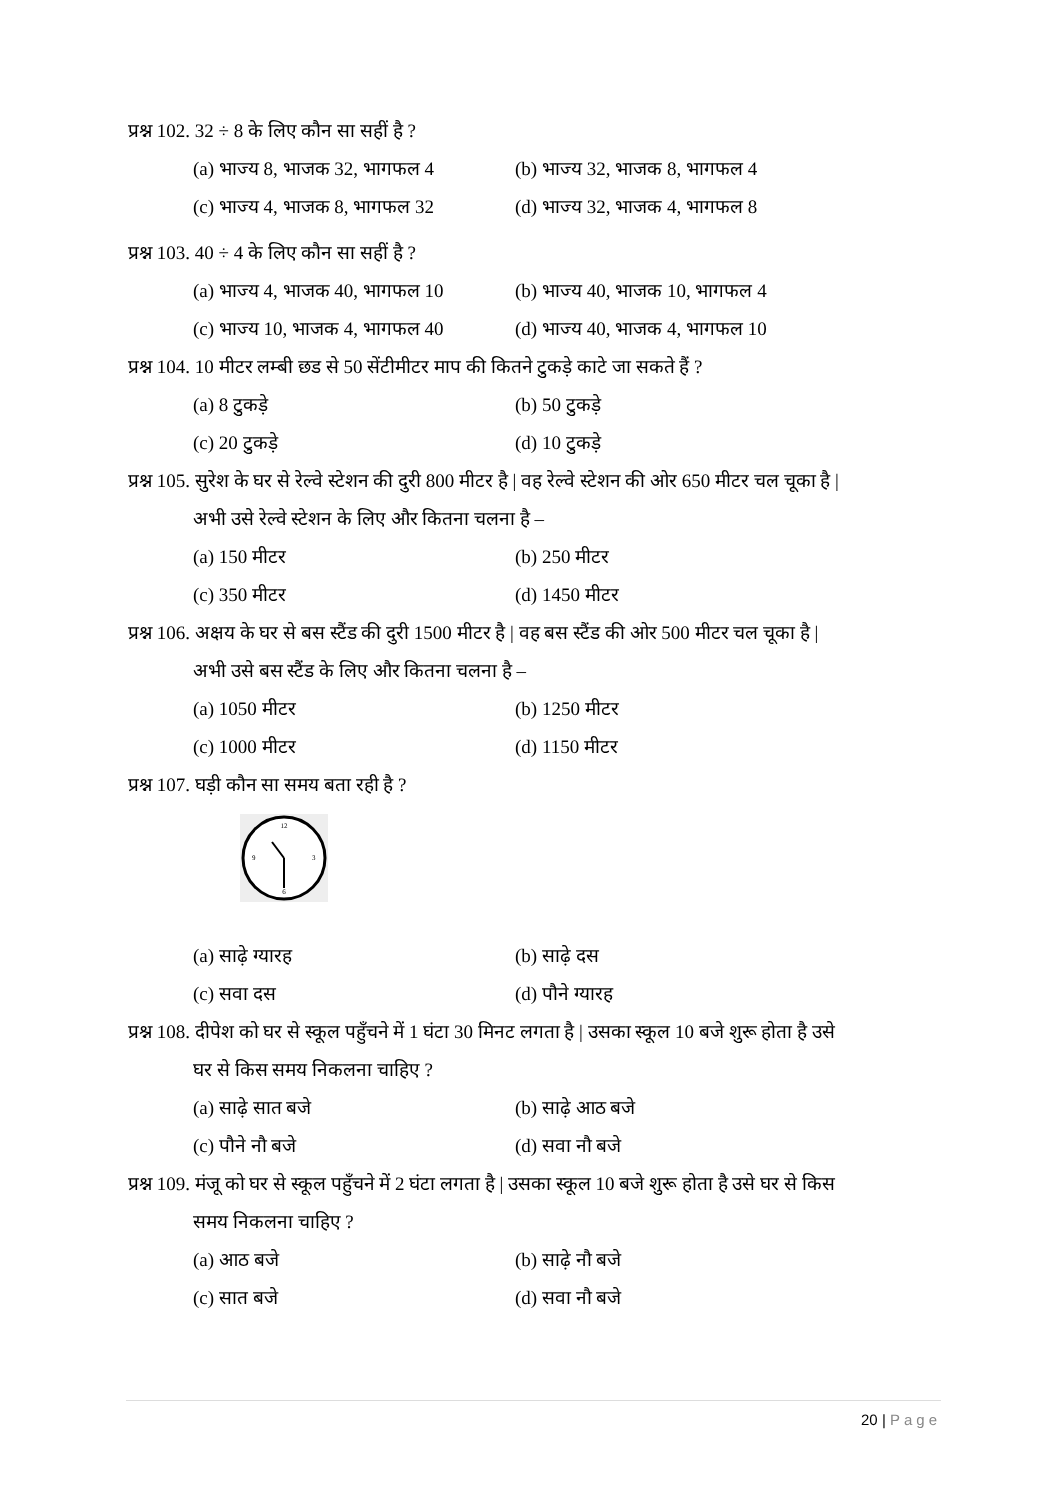प्रश्न 102. 32 ÷ 8 के लिए कौन सा सहीं है ?
(a) भाज्य 8, भाजक 32, भागफल 4
(b) भाज्य 32, भाजक 8, भागफल 4
(c) भाज्य 4, भाजक 8, भागफल 32
(d) भाज्य 32, भाजक 4, भागफल 8
प्रश्न 103. 40 ÷ 4 के लिए कौन सा सहीं है ?
(a) भाज्य 4, भाजक 40, भागफल 10
(b) भाज्य 40, भाजक 10, भागफल 4
(c) भाज्य 10, भाजक 4, भागफल 40
(d) भाज्य 40, भाजक 4, भागफल 10
प्रश्न 104. 10 मीटर लम्बी छड से 50 सेंटीमीटर माप की कितने टुकड़े काटे जा सकते हैं ?
(a) 8 टुकड़े
(b) 50 टुकड़े
(c) 20 टुकड़े
(d) 10 टुकड़े
प्रश्न 105. सुरेश के घर से रेल्वे स्टेशन की दुरी 800 मीटर है | वह रेल्वे स्टेशन की ओर 650 मीटर चल चूका है |
अभी उसे रेल्वे स्टेशन के लिए और कितना चलना है –
(a) 150 मीटर
(b) 250 मीटर
(c) 350 मीटर
(d) 1450 मीटर
प्रश्न 106. अक्षय के घर से बस स्टैंड की दुरी 1500 मीटर है | वह बस स्टैंड की ओर 500 मीटर चल चूका है |
अभी उसे बस स्टैंड के लिए और कितना चलना है –
(a) 1050 मीटर
(b) 1250 मीटर
(c) 1000 मीटर
(d) 1150 मीटर
प्रश्न 107. घड़ी कौन सा समय बता रही है ?
12
6
9
3
(a) साढ़े ग्यारह
(b) साढ़े दस
(c) सवा दस
(d) पौने ग्यारह
प्रश्न 108. दीपेश को घर से स्कूल पहुँचने में 1 घंटा 30 मिनट लगता है | उसका स्कूल 10 बजे शुरू होता है उसे
घर से किस समय निकलना चाहिए ?
(a) साढ़े सात बजे
(b) साढ़े आठ बजे
(c) पौने नौ बजे
(d) सवा नौ बजे
प्रश्न 109. मंजू को घर से स्कूल पहुँचने में 2 घंटा लगता है | उसका स्कूल 10 बजे शुरू होता है उसे घर से किस
समय निकलना चाहिए ?
(a) आठ बजे
(b) साढ़े नौ बजे
(c) सात बजे
(d) सवा नौ बजे
20 | Page